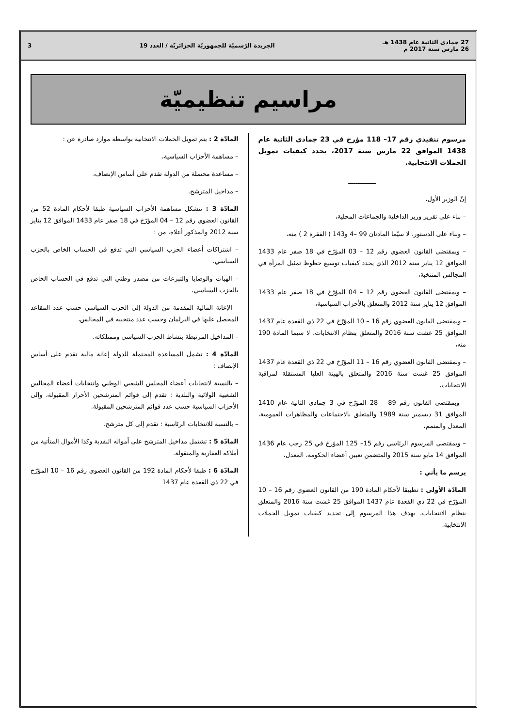27 جمادى الثانية عام 1438 هـ
26 مارس سنة 2017 م
الجريدة الرّسميّة للجمهوريّة الجزائريّة / العدد 19
3
مراسيم تنظيميّة
مرسوم تنفيذي رقم 17– 118 مؤرخ في 23 جمادى الثانية عام 1438 الموافق 22 مارس سنة 2017، يحدد كيفيات تمويل الحملات الانتخابية.
ـــــــــــــــ
إنّ الوزير الأول،
– بناء على تقرير وزير الداخلية والجماعات المحلية،
– وبناء على الدستور، لا سيّما المادتان 99 –4 و143 ( الفقرة 2 ) منه،
– وبمقتضى القانون العضوي رقم 12 – 03 المؤرّخ في 18 صفر عام 1433 الموافق 12 يناير سنة 2012 الذي يحدد كيفيات توسيع حظوظ تمثيل المرأة في المجالس المنتخبة،
– وبمقتضى القانون العضوي رقم 12 – 04 المؤرّخ في 18 صفر عام 1433 الموافق 12 يناير سنة 2012 والمتعلق بالأحزاب السياسية،
– وبمقتضى القانون العضوي رقم 16 – 10 المؤرّخ في 22 ذي القعدة عام 1437 الموافق 25 غشت سنة 2016 والمتعلق بنظام الانتخابات، لا سيما المادة 190 منه،
– وبمقتضى القانون العضوي رقم 16 – 11 المؤرّخ في 22 ذي القعدة عام 1437 الموافق 25 غشت سنة 2016 والمتعلق بالهيئة العليا المستقلة لمراقبة الانتخابات،
– وبمقتضى القانون رقم 89 – 28 المؤرّخ في 3 جمادى الثانية عام 1410 الموافق 31 ديسمبر سنة 1989 والمتعلق بالاجتماعات والمظاهرات العمومية، المعدل والمتمم،
– وبمقتضى المرسوم الرئاسي رقم 15– 125 المؤرخ في 25 رجب عام 1436 الموافق 14 مايو سنة 2015 والمتضمن تعيين أعضاء الحكومة، المعدل،
يرسم ما يأتي :
المادّة الأولى : تطبيقا لأحكام المادة 190 من القانون العضوي رقم 16 – 10 المؤرّخ في 22 ذي القعدة عام 1437 الموافق 25 غشت سنة 2016 والمتعلق بنظام الانتخابات، يهدف هذا المرسوم إلى تحديد كيفيات تمويل الحملات الانتخابية.
المادّة 2 : يتم تمويل الحملات الانتخابية بواسطة موارد صادرة عن :
– مساهمة الأحزاب السياسية،
– مساعدة محتملة من الدولة تقدم على أساس الإنصاف،
– مداخيل المترشح.
المادّة 3 : تتشكل مساهمة الأحزاب السياسية طبقا لأحكام المادة 52 من القانون العضوي رقم 12 – 04 المؤرّخ في 18 صفر عام 1433 الموافق 12 يناير سنة 2012 والمذكور أعلاه، من :
– اشتراكات أعضاء الحزب السياسي التي تدفع في الحساب الخاص بالحزب السياسي،
– الهبات والوصايا والتبرعات من مصدر وطني التي تدفع في الحساب الخاص بالحزب السياسي،
– الإعانة المالية المقدمة من الدولة إلى الحزب السياسي حسب عدد المقاعد المحصل عليها في البرلمان وحسب عدد منتخبيه في المجالس،
– المداخيل المرتبطة بنشاط الحزب السياسي وممتلكاته.
المادّة 4 : تشمل المساعدة المحتملة للدولة إعانة مالية تقدم على أساس الإنصاف :
– بالنسبة لانتخابات أعضاء المجلس الشعبي الوطني وانتخابات أعضاء المجالس الشعبية الولائية والبلدية : تقدم إلى قوائم المترشحين الأحرار المقبولة، وإلى الأحزاب السياسية حسب عدد قوائم المترشحين المقبولة.
– بالنسبة للانتخابات الرئاسية : تقدم إلى كل مترشح.
المادّة 5 : تشتمل مداخيل المترشح على أمواله النقدية وكذا الأموال المتأتية من أملاكه العقارية والمنقولة.
المادّة 6 : طبقا لأحكام المادة 192 من القانون العضوي رقم 16 – 10 المؤرّخ في 22 ذي القعدة عام 1437